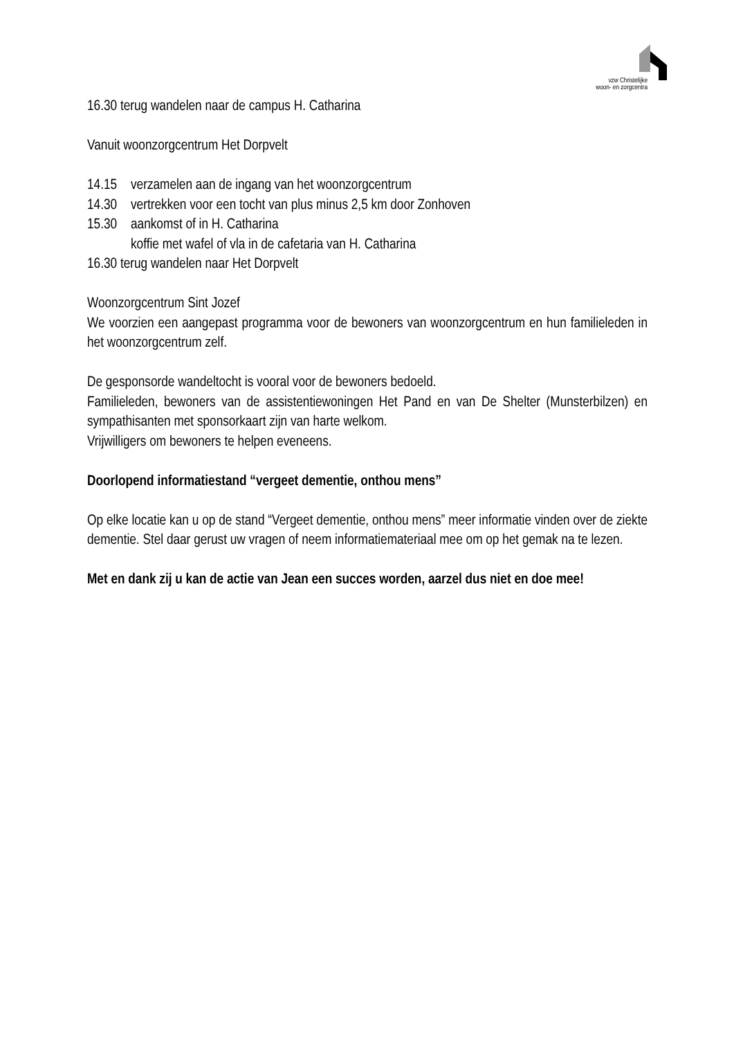vzw Christelijke
woon- en zorgcentra
16.30 terug wandelen naar de campus H. Catharina
Vanuit woonzorgcentrum Het Dorpvelt
14.15 verzamelen aan de ingang van het woonzorgcentrum
14.30 vertrekken voor een tocht van plus minus 2,5 km door Zonhoven
15.30 aankomst of in H. Catharina
koffie met wafel of vla in de cafetaria van H. Catharina
16.30 terug wandelen naar Het Dorpvelt
Woonzorgcentrum Sint Jozef
We voorzien een aangepast programma voor de bewoners van woonzorgcentrum en hun familieleden in het woonzorgcentrum zelf.
De gesponsorde wandeltocht is vooral voor de bewoners bedoeld.
Familieleden, bewoners van de assistentiewoningen Het Pand en van De Shelter (Munsterbilzen) en sympathisanten met sponsorkaart zijn van harte welkom.
Vrijwilligers om bewoners te helpen eveneens.
Doorlopend informatiestand “vergeet dementie, onthou mens”
Op elke locatie kan u op de stand “Vergeet dementie, onthou mens” meer informatie vinden over de ziekte dementie. Stel daar gerust uw vragen of neem informatiemateriaal mee om op het gemak na te lezen.
Met en dank zij u kan de actie van Jean een succes worden, aarzel dus niet en doe mee!